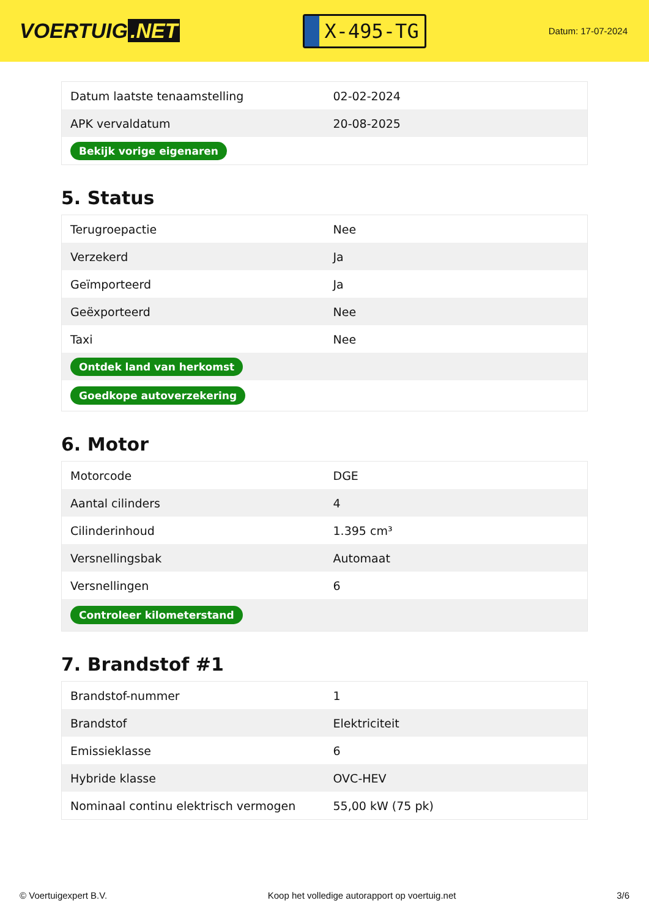VOERTUIG.NET
X-495-TG
Datum: 17-07-2024
| Datum laatste tenaamstelling | 02-02-2024 |
| APK vervaldatum | 20-08-2025 |
| Bekijk vorige eigenaren | |
5. Status
| Terugroepactie | Nee |
| Verzekerd | Ja |
| Geïmporteerd | Ja |
| Geëxporteerd | Nee |
| Taxi | Nee |
| Ontdek land van herkomst | |
| Goedkope autoverzekering | |
6. Motor
| Motorcode | DGE |
| Aantal cilinders | 4 |
| Cilinderinhoud | 1.395 cm³ |
| Versnellingsbak | Automaat |
| Versnellingen | 6 |
| Controleer kilometerstand | |
7. Brandstof #1
| Brandstof-nummer | 1 |
| Brandstof | Elektriciteit |
| Emissieklasse | 6 |
| Hybride klasse | OVC-HEV |
| Nominaal continu elektrisch vermogen | 55,00 kW (75 pk) |
© Voertuigexpert B.V. Koop het volledige autorapport op voertuig.net 3/6